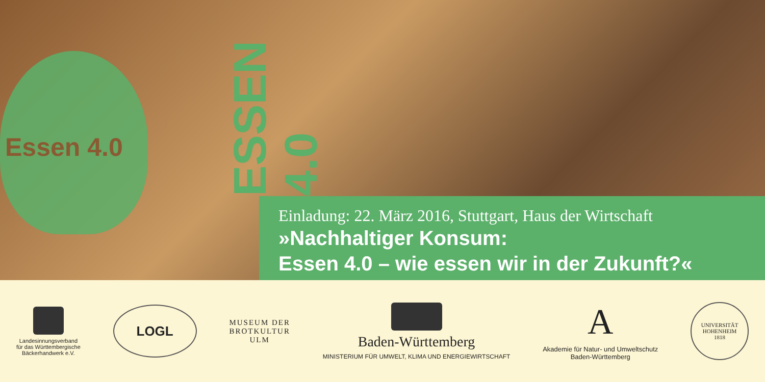Essen 4.0
ESSEN 4.0
Einladung: 22. März 2016, Stuttgart, Haus der Wirtschaft
»Nachhaltiger Konsum:
Essen 4.0 – wie essen wir in der Zukunft?«
Landesinnungsverband
für das Württembergische
Bäckerhandwerk e.V.
LOGL
MUSEUM DER
BROTKULTUR
ULM
Baden-Württemberg
MINISTERIUM FÜR UMWELT, KLIMA UND ENERGIEWIRTSCHAFT
A
Akademie für Natur- und Umweltschutz
Baden-Württemberg
UNIVERSITÄT HOHENHEIM
1818